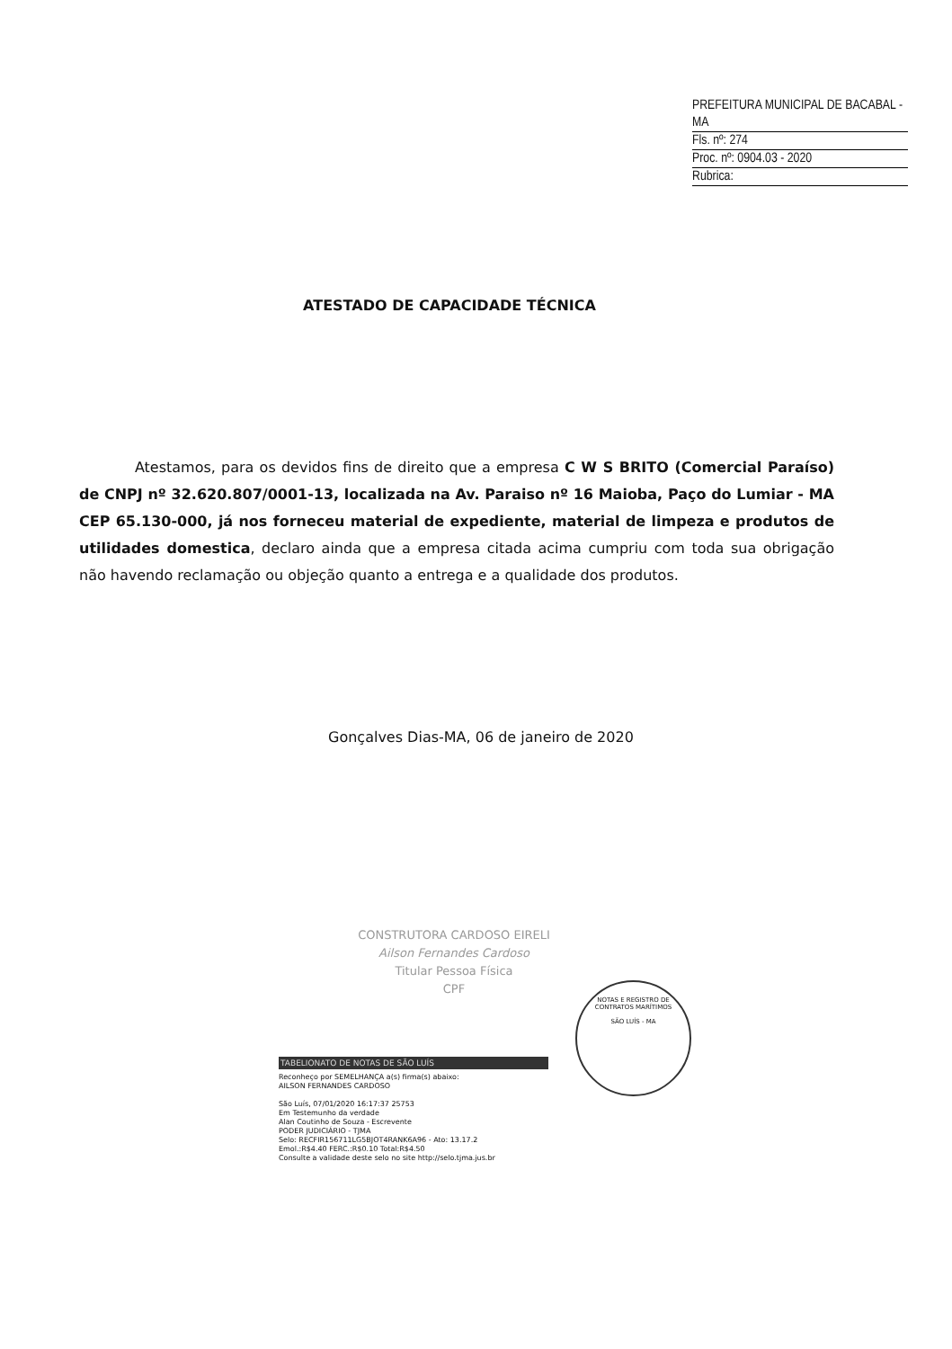PREFEITURA MUNICIPAL DE BACABAL - MA
Fls. nº: 274
Proc. nº: 0904.03 - 2020
Rubrica:
ATESTADO DE CAPACIDADE TÉCNICA
Atestamos, para os devidos fins de direito que a empresa C W S BRITO (Comercial Paraíso) de CNPJ nº 32.620.807/0001-13, localizada na Av. Paraiso nº 16 Maioba, Paço do Lumiar - MA CEP 65.130-000, já nos forneceu material de expediente, material de limpeza e produtos de utilidades domestica, declaro ainda que a empresa citada acima cumpriu com toda sua obrigação não havendo reclamação ou objeção quanto a entrega e a qualidade dos produtos.
Gonçalves Dias-MA, 06 de janeiro de 2020
CONSTRUTORA CARDOSO EIRELI
Ailson Fernandes Cardoso
Titular Pessoa Física
CPF
NOTAS E REGISTRO DE CONTRATOS MARÍTIMOS
SÃO LUÍS - MA
TABELIONATO DE NOTAS DE SÃO LUÍS
Reconheço por SEMELHANÇA a(s) firma(s) abaixo:
AILSON FERNANDES CARDOSO
São Luís, 07/01/2020 16:17:37 25753
Em Testemunho da verdade
Alan Coutinho de Souza - Escrevente
PODER JUDICIÁRIO - TJMA
Selo: RECFIR156711LG5BJOT4RANK6A96 - Ato: 13.17.2
Emol.:R$4.40 FERC.:R$0.10 Total:R$4.50
Consulte a validade deste selo no site http://selo.tjma.jus.br